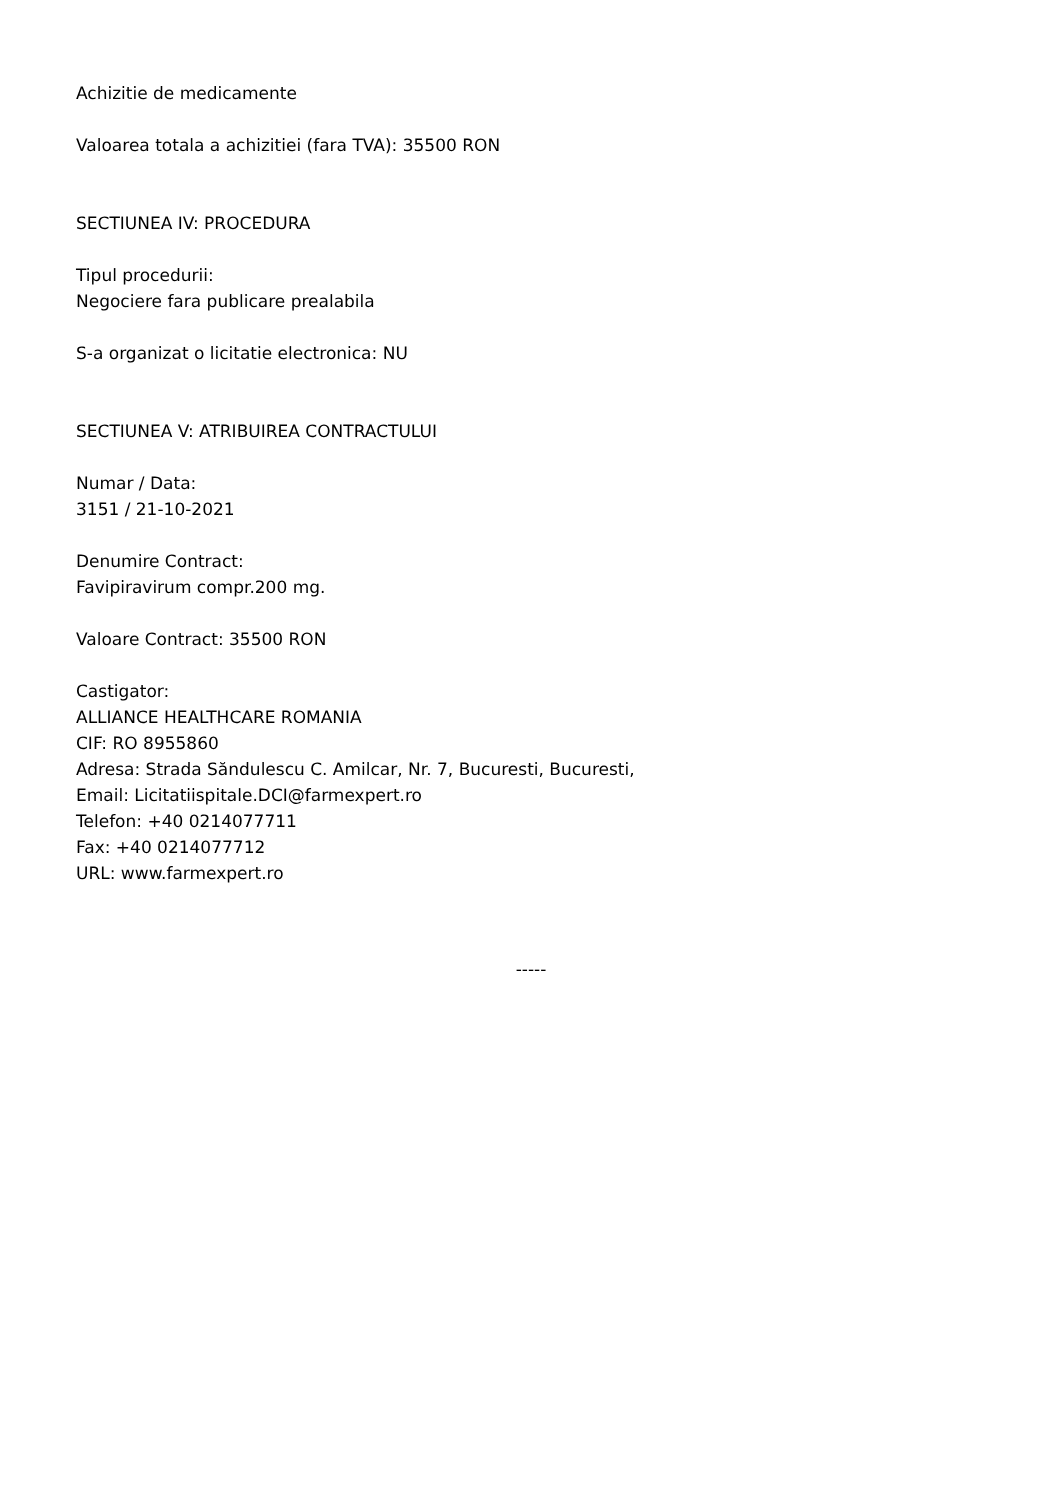Achizitie de medicamente
Valoarea totala a achizitiei (fara TVA): 35500 RON
SECTIUNEA IV: PROCEDURA
Tipul procedurii:
Negociere fara publicare prealabila
S-a organizat o licitatie electronica: NU
SECTIUNEA V: ATRIBUIREA CONTRACTULUI
Numar / Data:
3151 / 21-10-2021
Denumire Contract:
Favipiravirum compr.200 mg.
Valoare Contract: 35500 RON
Castigator:
ALLIANCE HEALTHCARE ROMANIA
CIF: RO 8955860
Adresa: Strada Săndulescu C. Amilcar, Nr. 7, Bucuresti, Bucuresti,
Email: Licitatiispitale.DCI@farmexpert.ro
Telefon: +40 0214077711
Fax: +40 0214077712
URL: www.farmexpert.ro
-----